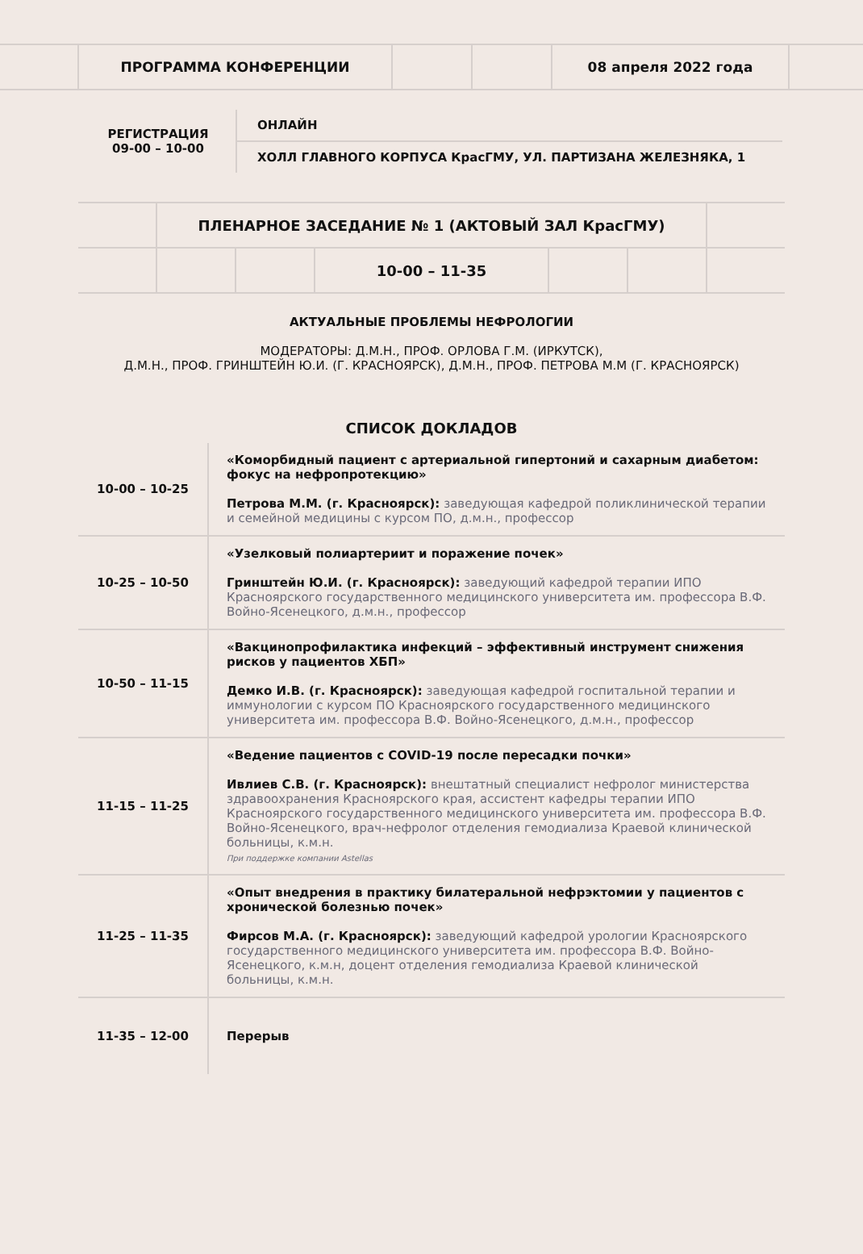| | ПРОГРАММА КОНФЕРЕНЦИИ | | | 08 апреля 2022 года | |
| РЕГИСТРАЦИЯ 09-00 – 10-00 | ОНЛАЙН |
| | ХОЛЛ ГЛАВНОГО КОРПУСА КрасГМУ, УЛ. ПАРТИЗАНА ЖЕЛЕЗНЯКА, 1 |
| | ПЛЕНАРНОЕ ЗАСЕДАНИЕ № 1 (АКТОВЫЙ ЗАЛ КрасГМУ) | | | | | |
| | | | 10-00 – 11-35 | | | |
АКТУАЛЬНЫЕ ПРОБЛЕМЫ НЕФРОЛОГИИ
МОДЕРАТОРЫ: Д.М.Н., ПРОФ. ОРЛОВА Г.М. (ИРКУТСК),
Д.М.Н., ПРОФ. ГРИНШТЕЙН Ю.И. (Г. КРАСНОЯРСК), Д.М.Н., ПРОФ. ПЕТРОВА М.М (Г. КРАСНОЯРСК)
СПИСОК ДОКЛАДОВ
| 10-00 – 10-25 | «Коморбидный пациент с артериальной гипертоний и сахарным диабетом: фокус на нефропротекцию» Петрова М.М. (г. Красноярск): заведующая кафедрой поликлинической терапии и семейной медицины с курсом ПО, д.м.н., профессор |
| 10-25 – 10-50 | «Узелковый полиартериит и поражение почек» Гринштейн Ю.И. (г. Красноярск): заведующий кафедрой терапии ИПО Красноярского государственного медицинского университета им. профессора В.Ф. Войно-Ясенецкого, д.м.н., профессор |
| 10-50 – 11-15 | «Вакцинопрофилактика инфекций – эффективный инструмент снижения рисков у пациентов ХБП» Демко И.В. (г. Красноярск): заведующая кафедрой госпитальной терапии и иммунологии с курсом ПО Красноярского государственного медицинского университета им. профессора В.Ф. Войно-Ясенецкого, д.м.н., профессор |
| 11-15 – 11-25 | «Ведение пациентов с COVID-19 после пересадки почки» Ивлиев С.В. (г. Красноярск): внештатный специалист нефролог министерства здравоохранения Красноярского края, ассистент кафедры терапии ИПО Красноярского государственного медицинского университета им. профессора В.Ф. Войно-Ясенецкого, врач-нефролог отделения гемодиализа Краевой клинической больницы, к.м.н. При поддержке компании Astellas |
| 11-25 – 11-35 | «Опыт внедрения в практику билатеральной нефрэктомии у пациентов с хронической болезнью почек» Фирсов М.А. (г. Красноярск): заведующий кафедрой урологии Красноярского государственного медицинского университета им. профессора В.Ф. Войно-Ясенецкого, к.м.н, доцент отделения гемодиализа Краевой клинической больницы, к.м.н. |
| 11-35 – 12-00 | Перерыв |